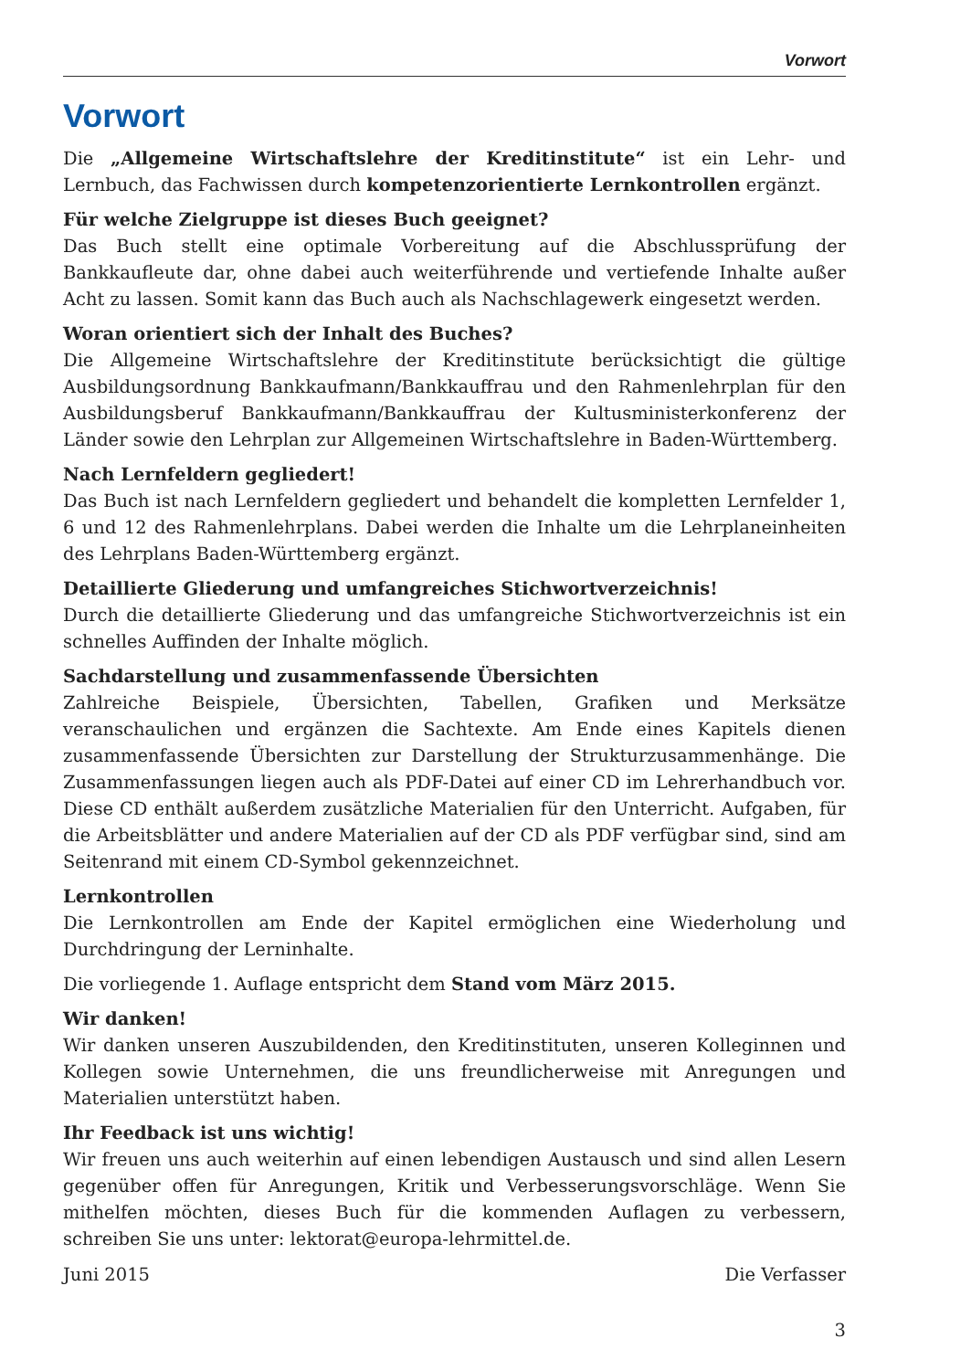Vorwort
Vorwort
Die „Allgemeine Wirtschaftslehre der Kreditinstitute“ ist ein Lehr- und Lernbuch, das Fachwissen durch kompetenzorientierte Lernkontrollen ergänzt.
Für welche Zielgruppe ist dieses Buch geeignet?
Das Buch stellt eine optimale Vorbereitung auf die Abschlussprüfung der Bankkaufleute dar, ohne dabei auch weiterführende und vertiefende Inhalte außer Acht zu lassen. Somit kann das Buch auch als Nachschlagewerk eingesetzt werden.
Woran orientiert sich der Inhalt des Buches?
Die Allgemeine Wirtschaftslehre der Kreditinstitute berücksichtigt die gültige Ausbildungsordnung Bankkaufmann/Bankkauffrau und den Rahmenlehrplan für den Ausbildungsberuf Bankkaufmann/Bankkauffrau der Kultusministerkonferenz der Länder sowie den Lehrplan zur Allgemeinen Wirtschaftslehre in Baden-Württemberg.
Nach Lernfeldern gegliedert!
Das Buch ist nach Lernfeldern gegliedert und behandelt die kompletten Lernfelder 1, 6 und 12 des Rahmenlehrplans. Dabei werden die Inhalte um die Lehrplaneinheiten des Lehrplans Baden-Württemberg ergänzt.
Detaillierte Gliederung und umfangreiches Stichwortverzeichnis!
Durch die detaillierte Gliederung und das umfangreiche Stichwortverzeichnis ist ein schnelles Auffinden der Inhalte möglich.
Sachdarstellung und zusammenfassende Übersichten
Zahlreiche Beispiele, Übersichten, Tabellen, Grafiken und Merksätze veranschaulichen und ergänzen die Sachtexte. Am Ende eines Kapitels dienen zusammenfassende Übersichten zur Darstellung der Strukturzusammenhänge. Die Zusammenfassungen liegen auch als PDF-Datei auf einer CD im Lehrerhandbuch vor. Diese CD enthält außerdem zusätzliche Materialien für den Unterricht. Aufgaben, für die Arbeitsblätter und andere Materialien auf der CD als PDF verfügbar sind, sind am Seitenrand mit einem CD-Symbol gekennzeichnet.
Lernkontrollen
Die Lernkontrollen am Ende der Kapitel ermöglichen eine Wiederholung und Durchdringung der Lerninhalte.
Die vorliegende 1. Auflage entspricht dem Stand vom März 2015.
Wir danken!
Wir danken unseren Auszubildenden, den Kreditinstituten, unseren Kolleginnen und Kollegen sowie Unternehmen, die uns freundlicherweise mit Anregungen und Materialien unterstützt haben.
Ihr Feedback ist uns wichtig!
Wir freuen uns auch weiterhin auf einen lebendigen Austausch und sind allen Lesern gegenüber offen für Anregungen, Kritik und Verbesserungsvorschläge. Wenn Sie mithelfen möchten, dieses Buch für die kommenden Auflagen zu verbessern, schreiben Sie uns unter: lektorat@europa-lehrmittel.de.
Juni 2015 Die Verfasser
3